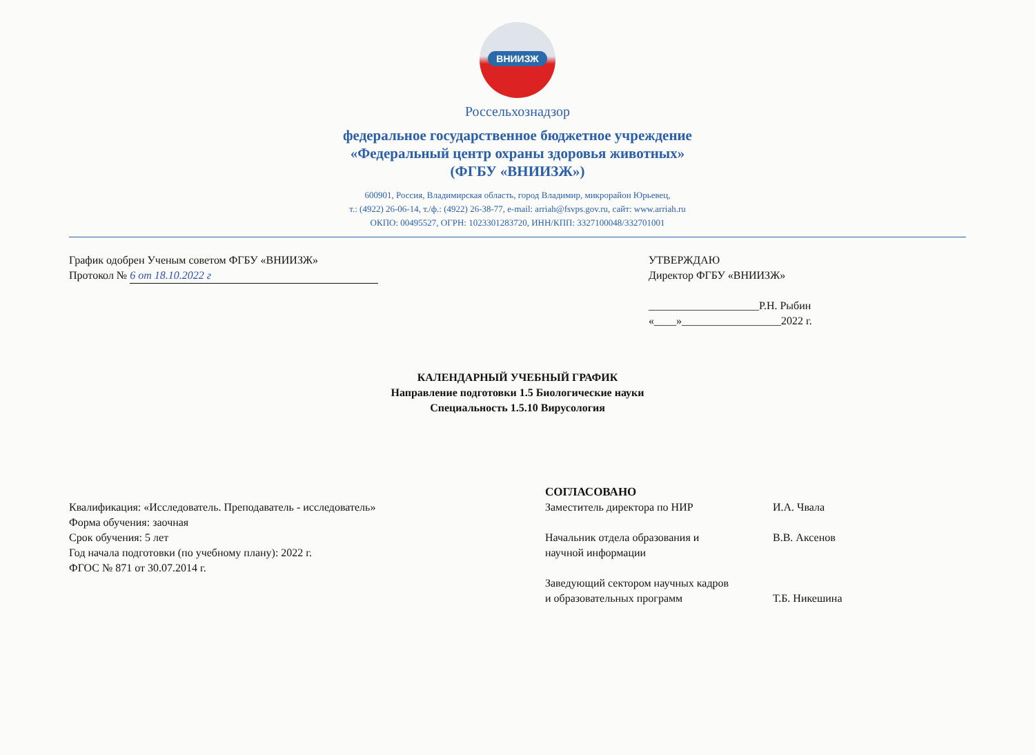ВНИИЗЖ
Россельхознадзор
федеральное государственное бюджетное учреждение
«Федеральный центр охраны здоровья животных»
(ФГБУ «ВНИИЗЖ»)
600901, Россия, Владимирская область, город Владимир, микрорайон Юрьевец,
т.: (4922) 26-06-14, т./ф.: (4922) 26-38-77, e-mail: arriah@fsvps.gov.ru, сайт: www.arriah.ru
ОКПО: 00495527, ОГРН: 1023301283720, ИНН/КПП: 3327100048/332701001
График одобрен Ученым советом ФГБУ «ВНИИЗЖ»
Протокол № 6 от 18.10.2022 г
УТВЕРЖДАЮ
Директор ФГБУ «ВНИИЗЖ»
____________________Р.Н. Рыбин
«____»__________________2022 г.
КАЛЕНДАРНЫЙ УЧЕБНЫЙ ГРАФИК
Направление подготовки 1.5 Биологические науки
Специальность 1.5.10 Вирусология
Квалификация: «Исследователь. Преподаватель - исследователь»
Форма обучения: заочная
Срок обучения: 5 лет
Год начала подготовки (по учебному плану): 2022 г.
ФГОС № 871 от 30.07.2014 г.
СОГЛАСОВАНО
| Заместитель директора по НИР | И.А. Чвала |
| Начальник отдела образования и научной информации | В.В. Аксенов |
| Заведующий сектором научных кадров и образовательных программ | Т.Б. Никешина |